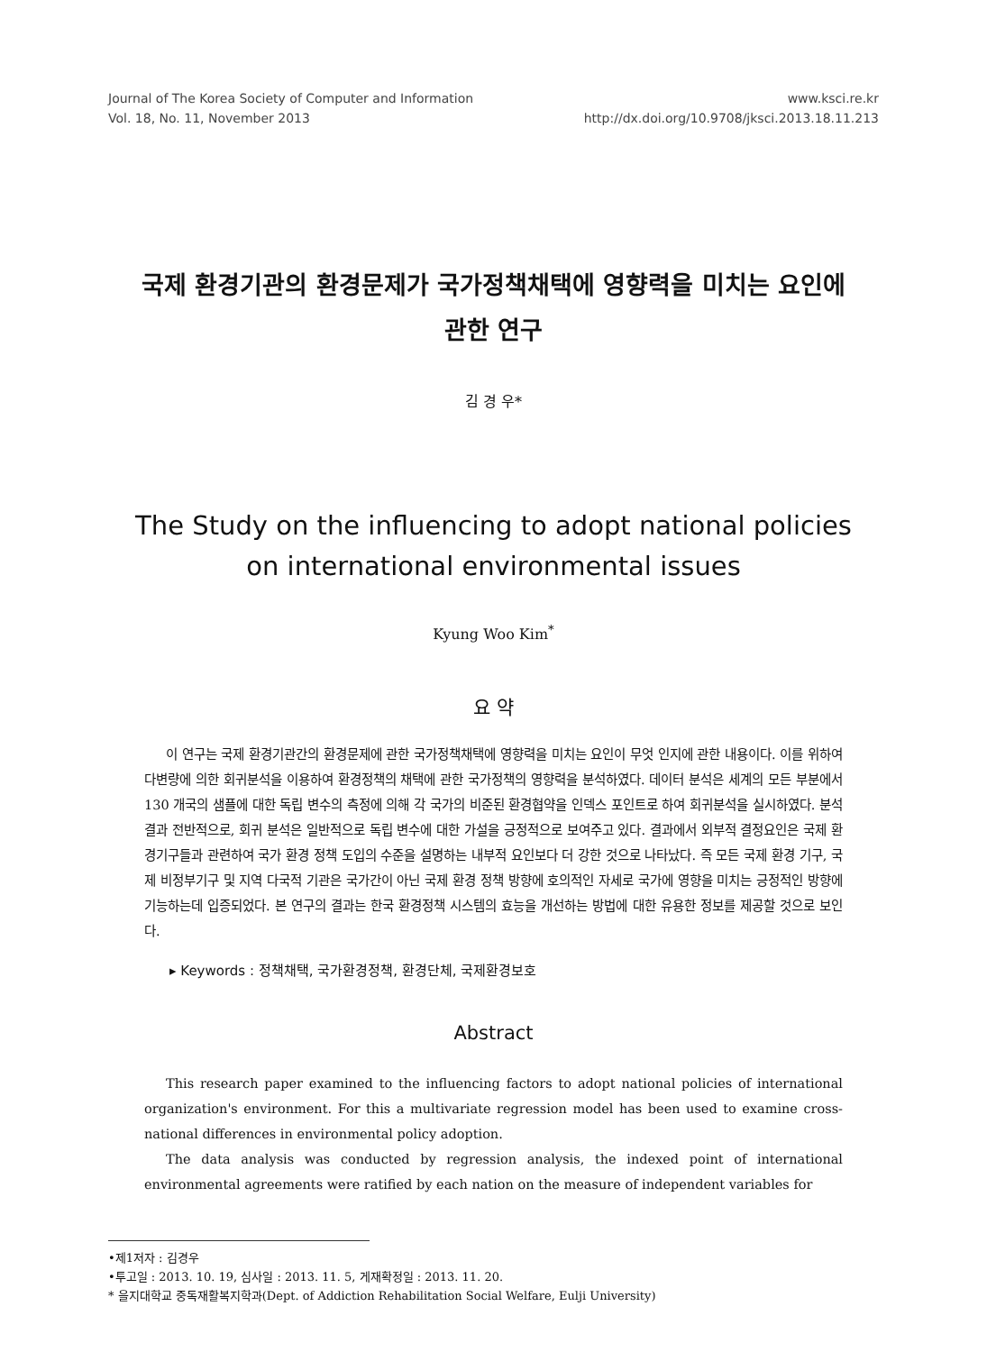Journal of The Korea Society of Computer and Information
Vol. 18, No. 11, November 2013
www.ksci.re.kr
http://dx.doi.org/10.9708/jksci.2013.18.11.213
국제 환경기관의 환경문제가 국가정책채택에 영향력을 미치는 요인에
관한 연구
김 경 우*
The Study on the influencing to adopt national policies
on international environmental issues
Kyung Woo Kim<sup>*</sup>
요 약
이 연구는 국제 환경기관간의 환경문제에 관한 국가정책채택에 영향력을 미치는 요인이 무엇 인지에 관한 내용이다. 이를 위하여 다변량에 의한 회귀분석을 이용하여 환경정책의 채택에 관한 국가정책의 영향력을 분석하였다. 데이터 분석은 세계의 모든 부분에서 130 개국의 샘플에 대한 독립 변수의 측정에 의해 각 국가의 비준된 환경협약을 인덱스 포인트로 하여 회귀분석을 실시하였다. 분석결과 전반적으로, 회귀 분석은 일반적으로 독립 변수에 대한 가설을 긍정적으로 보여주고 있다. 결과에서 외부적 결정요인은 국제 환경기구들과 관련하여 국가 환경 정책 도입의 수준을 설명하는 내부적 요인보다 더 강한 것으로 나타났다. 즉 모든 국제 환경 기구, 국제 비정부기구 및 지역 다국적 기관은 국가간이 아닌 국제 환경 정책 방향에 호의적인 자세로 국가에 영향을 미치는 긍정적인 방향에 기능하는데 입증되었다. 본 연구의 결과는 한국 환경정책 시스템의 효능을 개선하는 방법에 대한 유용한 정보를 제공할 것으로 보인다.
▸ Keywords : 정책채택, 국가환경정책, 환경단체, 국제환경보호
Abstract
This research paper examined to the influencing factors to adopt national policies of international organization's environment. For this a multivariate regression model has been used to examine cross-national differences in environmental policy adoption.
The data analysis was conducted by regression analysis, the indexed point of international environmental agreements were ratified by each nation on the measure of independent variables for
•제1저자 : 김경우
•투고일 : 2013. 10. 19, 심사일 : 2013. 11. 5, 게재확정일 : 2013. 11. 20.
* 을지대학교 중독재활복지학과(Dept. of Addiction Rehabilitation Social Welfare, Eulji University)